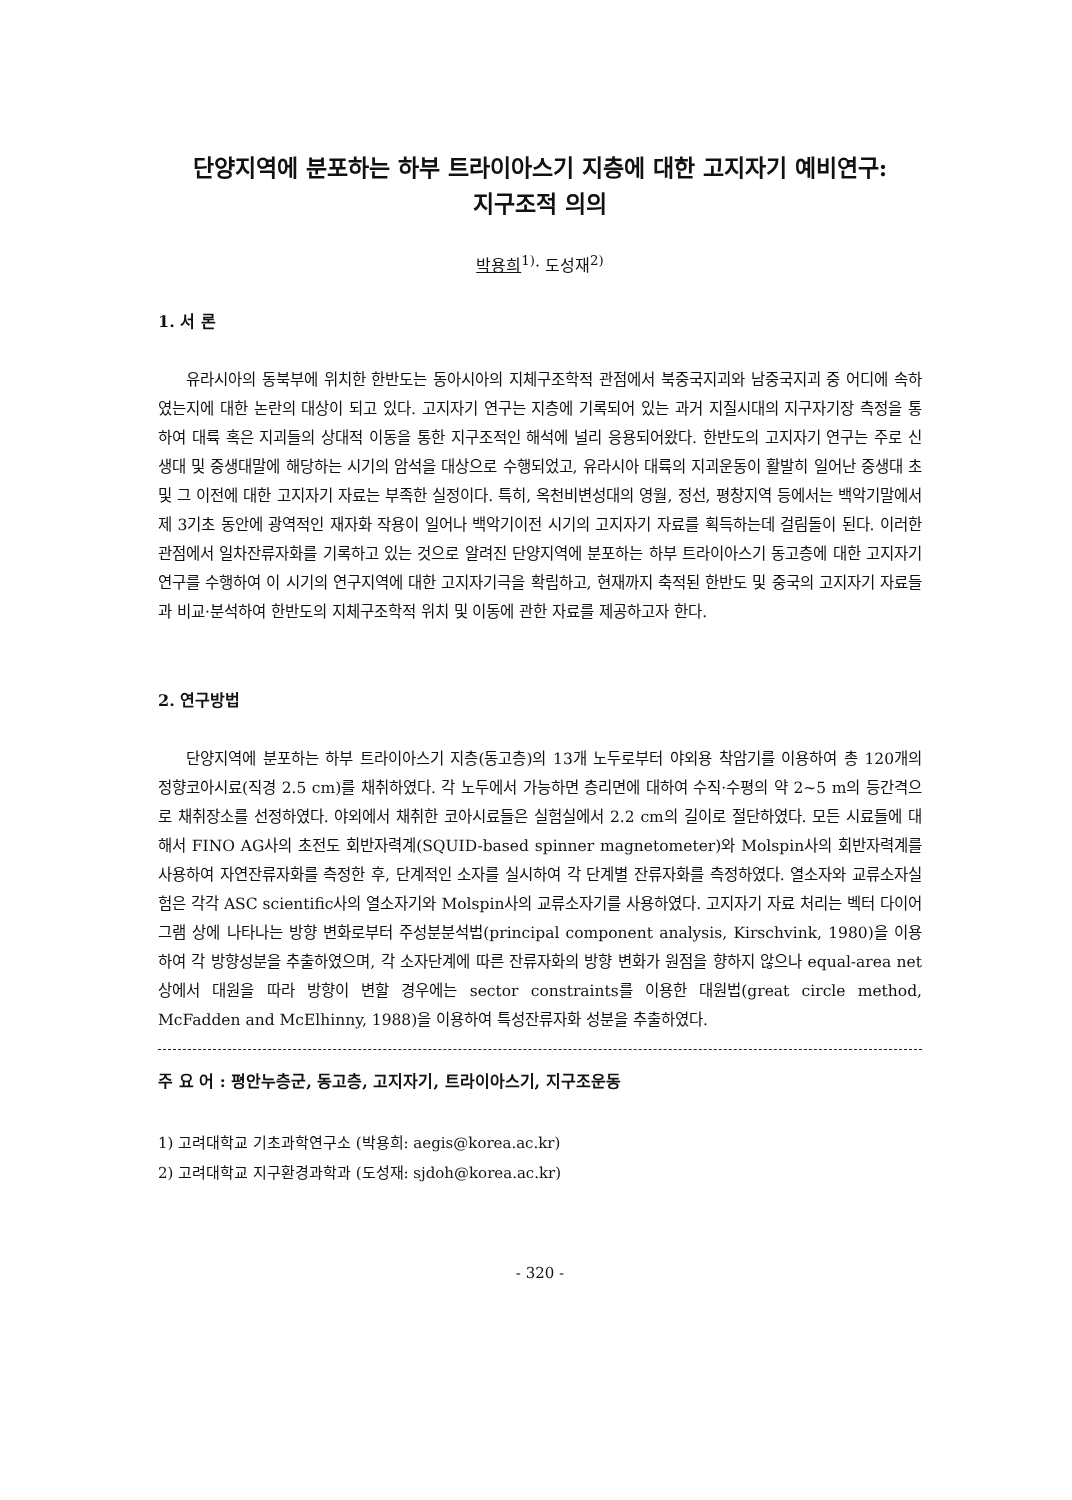단양지역에 분포하는 하부 트라이아스기 지층에 대한 고지자기 예비연구:
지구조적 의의
박용희<sup>1)</sup>· 도성재<sup>2)</sup>
1. 서 론
유라시아의 동북부에 위치한 한반도는 동아시아의 지체구조학적 관점에서 북중국지괴와 남중국지괴 중 어디에 속하였는지에 대한 논란의 대상이 되고 있다. 고지자기 연구는 지층에 기록되어 있는 과거 지질시대의 지구자기장 측정을 통하여 대륙 혹은 지괴들의 상대적 이동을 통한 지구조적인 해석에 널리 응용되어왔다. 한반도의 고지자기 연구는 주로 신생대 및 중생대말에 해당하는 시기의 암석을 대상으로 수행되었고, 유라시아 대륙의 지괴운동이 활발히 일어난 중생대 초 및 그 이전에 대한 고지자기 자료는 부족한 실정이다. 특히, 옥천비변성대의 영월, 정선, 평창지역 등에서는 백악기말에서 제 3기초 동안에 광역적인 재자화 작용이 일어나 백악기이전 시기의 고지자기 자료를 획득하는데 걸림돌이 된다. 이러한 관점에서 일차잔류자화를 기록하고 있는 것으로 알려진 단양지역에 분포하는 하부 트라이아스기 동고층에 대한 고지자기 연구를 수행하여 이 시기의 연구지역에 대한 고지자기극을 확립하고, 현재까지 축적된 한반도 및 중국의 고지자기 자료들과 비교·분석하여 한반도의 지체구조학적 위치 및 이동에 관한 자료를 제공하고자 한다.
2. 연구방법
단양지역에 분포하는 하부 트라이아스기 지층(동고층)의 13개 노두로부터 야외용 착암기를 이용하여 총 120개의 정향코아시료(직경 2.5 cm)를 채취하였다. 각 노두에서 가능하면 층리면에 대하여 수직·수평의 약 2~5 m의 등간격으로 채취장소를 선정하였다. 야외에서 채취한 코아시료들은 실험실에서 2.2 cm의 길이로 절단하였다. 모든 시료들에 대해서 FINO AG사의 초전도 회반자력계(SQUID-based spinner magnetometer)와 Molspin사의 회반자력계를 사용하여 자연잔류자화를 측정한 후, 단계적인 소자를 실시하여 각 단계별 잔류자화를 측정하였다. 열소자와 교류소자실험은 각각 ASC scientific사의 열소자기와 Molspin사의 교류소자기를 사용하였다. 고지자기 자료 처리는 벡터 다이어그램 상에 나타나는 방향 변화로부터 주성분분석법(principal component analysis, Kirschvink, 1980)을 이용하여 각 방향성분을 추출하였으며, 각 소자단계에 따른 잔류자화의 방향 변화가 원점을 향하지 않으나 equal-area net상에서 대원을 따라 방향이 변할 경우에는 sector constraints를 이용한 대원법(great circle method, McFadden and McElhinny, 1988)을 이용하여 특성잔류자화 성분을 추출하였다.
주 요 어 : 평안누층군, 동고층, 고지자기, 트라이아스기, 지구조운동
1) 고려대학교 기초과학연구소 (박용희: aegis@korea.ac.kr)
2) 고려대학교 지구환경과학과 (도성재: sjdoh@korea.ac.kr)
- 320 -